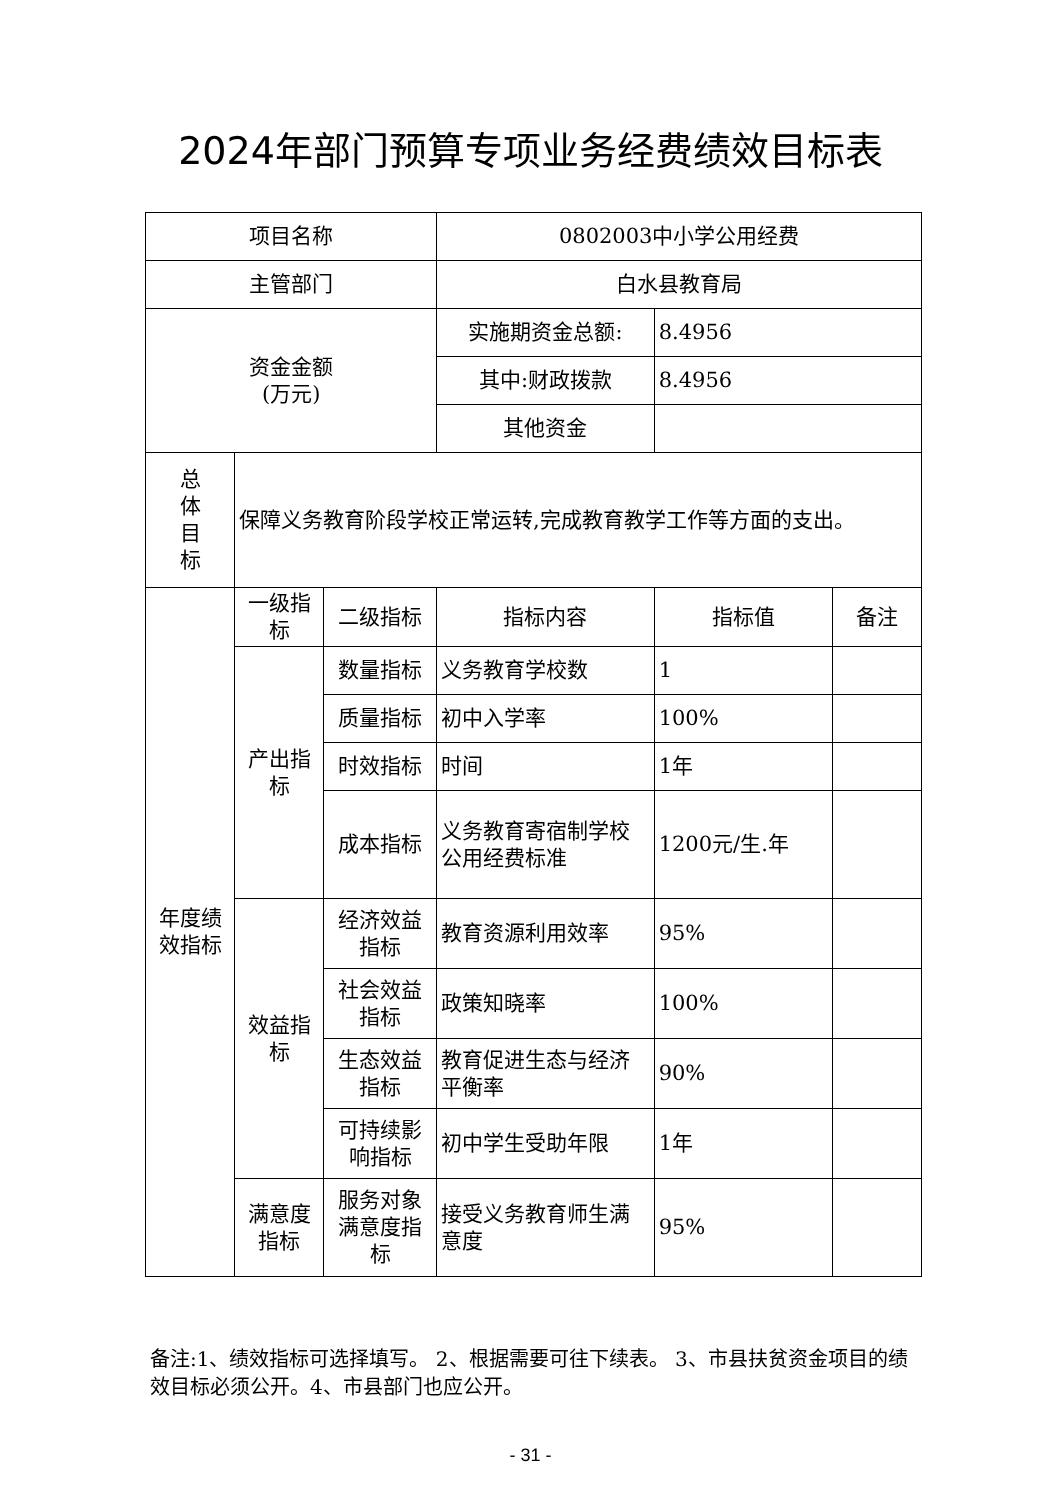2024年部门预算专项业务经费绩效目标表
| 项目名称 | | | 0802003中小学公用经费 | | |
| 主管部门 | | | 白水县教育局 | | |
| 资金金额 (万元) | | | 实施期资金总额: | 8.4956 | |
| | | | 其中:财政拨款 | 8.4956 | |
| | | | 其他资金 | | |
| 总 体 目 标 | 保障义务教育阶段学校正常运转,完成教育教学工作等方面的支出。 | | | | |
| 年度绩效指标 | 一级指标 | 二级指标 | 指标内容 | 指标值 | 备注 |
| | 产出指标 | 数量指标 | 义务教育学校数 | 1 | |
| | | 质量指标 | 初中入学率 | 100% | |
| | | 时效指标 | 时间 | 1年 | |
| | | 成本指标 | 义务教育寄宿制学校公用经费标准 | 1200元/生.年 | |
| | 效益指标 | 经济效益指标 | 教育资源利用效率 | 95% | |
| | | 社会效益指标 | 政策知晓率 | 100% | |
| | | 生态效益指标 | 教育促进生态与经济平衡率 | 90% | |
| | | 可持续影响指标 | 初中学生受助年限 | 1年 | |
| | 满意度指标 | 服务对象满意度指标 | 接受义务教育师生满意度 | 95% | |
备注:1、绩效指标可选择填写。 2、根据需要可往下续表。 3、市县扶贫资金项目的绩效目标必须公开。4、市县部门也应公开。
- 31 -